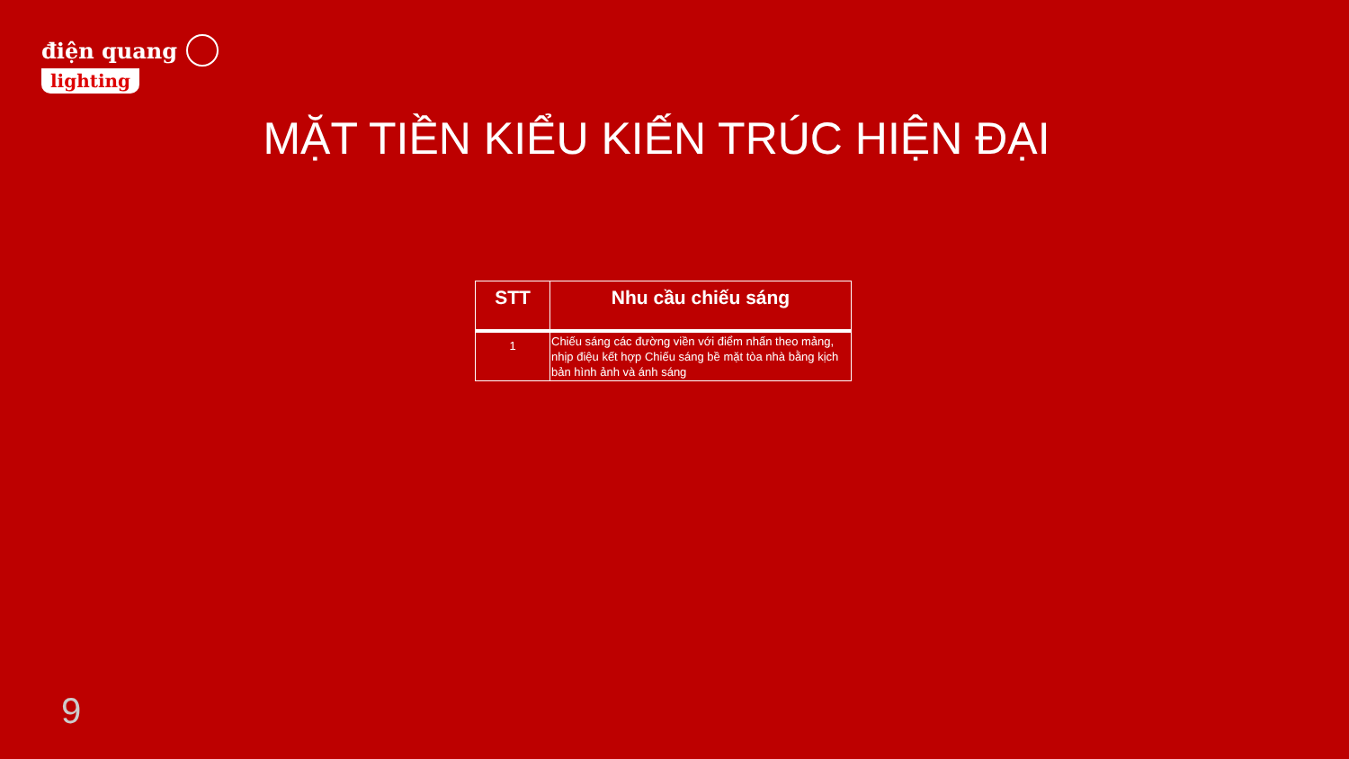điện quang
lighting
MẶT TIỀN KIỂU KIẾN TRÚC HIỆN ĐẠI
| STT | Nhu cầu chiếu sáng |
| --- | --- |
| 1 | Chiếu sáng các đường viền với điểm nhấn theo mảng, nhịp điệu kết hợp Chiếu sáng bề mặt tòa nhà bằng kịch bản hình ảnh và ánh sáng |
9